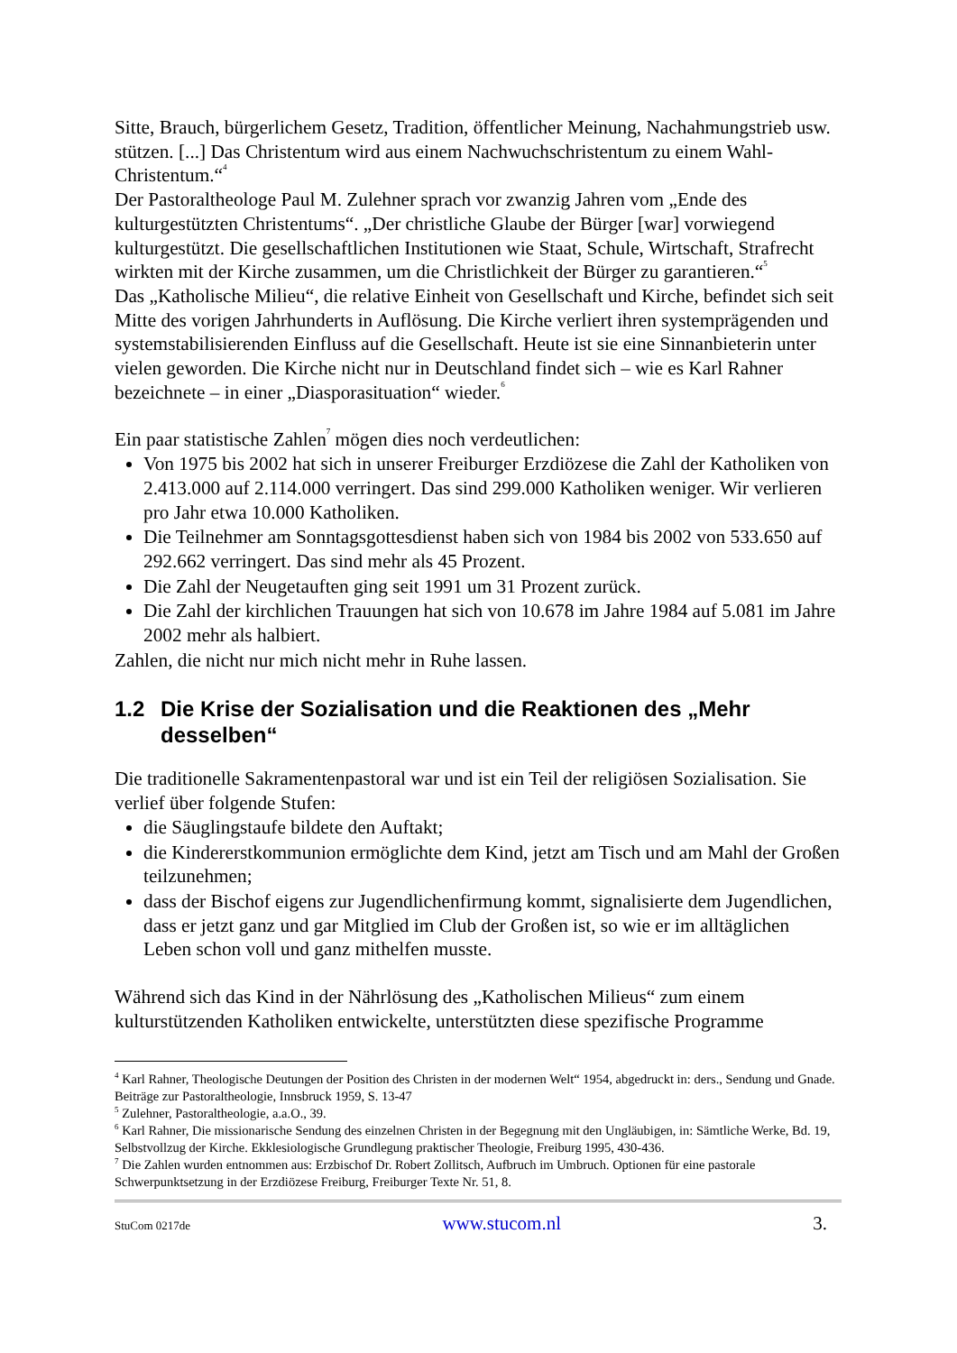Sitte, Brauch, bürgerlichem Gesetz, Tradition, öffentlicher Meinung, Nachahmungstrieb usw. stützen. [...] Das Christentum wird aus einem Nachwuchschristentum zu einem Wahl-Christentum.“<sup>4</sup>
Der Pastoraltheologe Paul M. Zulehner sprach vor zwanzig Jahren vom „Ende des kulturgestützten Christentums“. „Der christliche Glaube der Bürger [war] vorwiegend kulturgestützt. Die gesellschaftlichen Institutionen wie Staat, Schule, Wirtschaft, Strafrecht wirkten mit der Kirche zusammen, um die Christlichkeit der Bürger zu garantieren.“<sup>5</sup>
Das „Katholische Milieu“, die relative Einheit von Gesellschaft und Kirche, befindet sich seit Mitte des vorigen Jahrhunderts in Auflösung. Die Kirche verliert ihren systemprägenden und systemstabilisierenden Einfluss auf die Gesellschaft. Heute ist sie eine Sinnanbieterin unter vielen geworden. Die Kirche nicht nur in Deutschland findet sich – wie es Karl Rahner bezeichnete – in einer „Diasporasituation“ wieder.<sup>6</sup>
Ein paar statistische Zahlen<sup>7</sup> mögen dies noch verdeutlichen:
Von 1975 bis 2002 hat sich in unserer Freiburger Erzdiözese die Zahl der Katholiken von 2.413.000 auf 2.114.000 verringert. Das sind 299.000 Katholiken weniger. Wir verlieren pro Jahr etwa 10.000 Katholiken.
Die Teilnehmer am Sonntagsgottesdienst haben sich von 1984 bis 2002 von 533.650 auf 292.662 verringert. Das sind mehr als 45 Prozent.
Die Zahl der Neugetauften ging seit 1991 um 31 Prozent zurück.
Die Zahl der kirchlichen Trauungen hat sich von 10.678 im Jahre 1984 auf 5.081 im Jahre 2002 mehr als halbiert.
Zahlen, die nicht nur mich nicht mehr in Ruhe lassen.
1.2 Die Krise der Sozialisation und die Reaktionen des „Mehr desselben“
Die traditionelle Sakramentenpastoral war und ist ein Teil der religiösen Sozialisation. Sie verlief über folgende Stufen:
die Säuglingstaufe bildete den Auftakt;
die Kindererstkommunion ermöglichte dem Kind, jetzt am Tisch und am Mahl der Großen teilzunehmen;
dass der Bischof eigens zur Jugendlichenfirmung kommt, signalisierte dem Jugendlichen, dass er jetzt ganz und gar Mitglied im Club der Großen ist, so wie er im alltäglichen Leben schon voll und ganz mithelfen musste.
Während sich das Kind in der Nährlösung des „Katholischen Milieus“ zum einem kulturstützenden Katholiken entwickelte, unterstützten diese spezifische Programme
<sup>4</sup> Karl Rahner, Theologische Deutungen der Position des Christen in der modernen Welt“ 1954, abgedruckt in: ders., Sendung und Gnade. Beiträge zur Pastoraltheologie, Innsbruck 1959, S. 13-47
<sup>5</sup> Zulehner, Pastoraltheologie, a.a.O., 39.
<sup>6</sup> Karl Rahner, Die missionarische Sendung des einzelnen Christen in der Begegnung mit den Ungläubigen, in: Sämtliche Werke, Bd. 19, Selbstvollzug der Kirche. Ekklesiologische Grundlegung praktischer Theologie, Freiburg 1995, 430-436.
<sup>7</sup> Die Zahlen wurden entnommen aus: Erzbischof Dr. Robert Zollitsch, Aufbruch im Umbruch. Optionen für eine pastorale Schwerpunktsetzung in der Erzdiözese Freiburg, Freiburger Texte Nr. 51, 8.
StuCom 0217de www.stucom.nl 3.